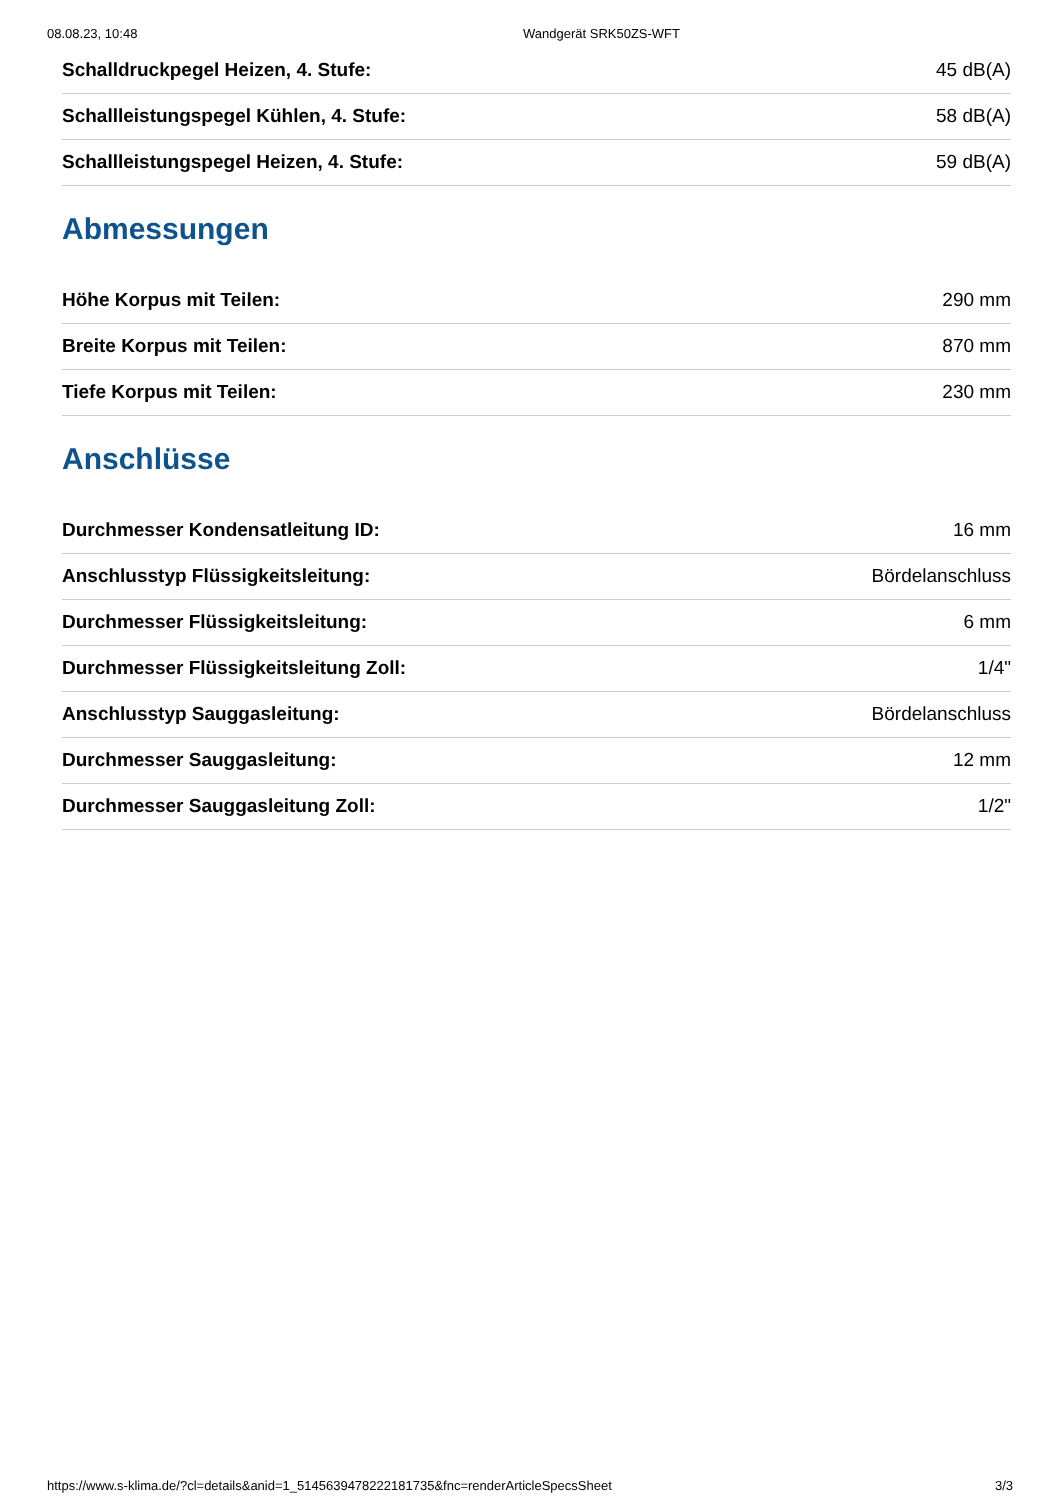08.08.23, 10:48 Wandgerät SRK50ZS-WFT
| Schalldruckpegel Heizen, 4. Stufe: | 45 dB(A) |
| Schallleistungspegel Kühlen, 4. Stufe: | 58 dB(A) |
| Schallleistungspegel Heizen, 4. Stufe: | 59 dB(A) |
Abmessungen
| Höhe Korpus mit Teilen: | 290 mm |
| Breite Korpus mit Teilen: | 870 mm |
| Tiefe Korpus mit Teilen: | 230 mm |
Anschlüsse
| Durchmesser Kondensatleitung ID: | 16 mm |
| Anschlusstyp Flüssigkeitsleitung: | Bördelanschluss |
| Durchmesser Flüssigkeitsleitung: | 6 mm |
| Durchmesser Flüssigkeitsleitung Zoll: | 1/4" |
| Anschlusstyp Sauggasleitung: | Bördelanschluss |
| Durchmesser Sauggasleitung: | 12 mm |
| Durchmesser Sauggasleitung Zoll: | 1/2" |
https://www.s-klima.de/?cl=details&anid=1_514563947822218173​5&fnc=renderArticleSpecsSheet 3/3